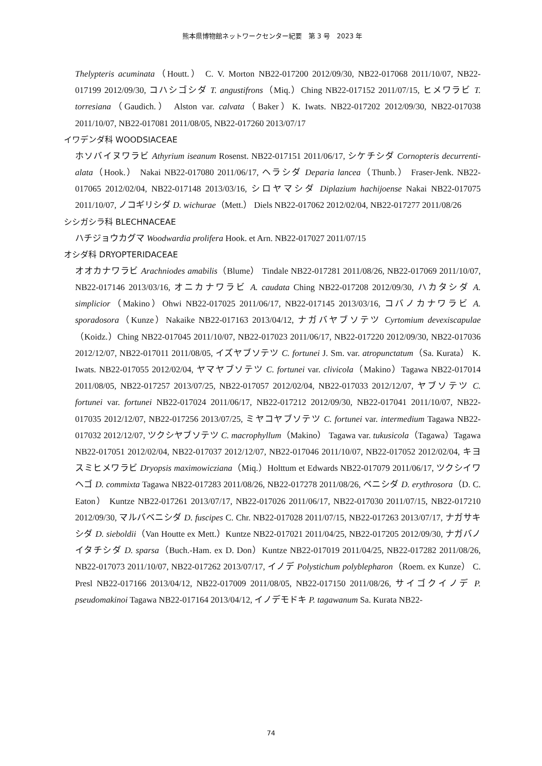熊本県博物館ネットワークセンター紀要　第 3 号　2023 年
Thelypteris acuminata（Houtt.） C. V. Morton NB22-017200 2012/09/30, NB22-017068 2011/10/07, NB22-017199 2012/09/30, コハシゴシダ T. angustifrons（Miq.）Ching NB22-017152 2011/07/15, ヒメワラビ T. torresiana（Gaudich.） Alston var. calvata（Baker）K. Iwats. NB22-017202 2012/09/30, NB22-017038 2011/10/07, NB22-017081 2011/08/05, NB22-017260 2013/07/17
イワデンダ科 WOODSIACEAE
ホソバイヌワラビ Athyrium iseanum Rosenst. NB22-017151 2011/06/17, シケチシダ Cornopteris decurrenti-alata（Hook.） Nakai NB22-017080 2011/06/17, ヘラシダ Deparia lancea（Thunb.） Fraser-Jenk. NB22-017065 2012/02/04, NB22-017148 2013/03/16, シロヤマシダ Diplazium hachijoense Nakai NB22-017075 2011/10/07, ノコギリシダ D. wichurae（Mett.） Diels NB22-017062 2012/02/04, NB22-017277 2011/08/26
シシガシラ科 BLECHNACEAE
ハチジョウカグマ Woodwardia prolifera Hook. et Arn. NB22-017027 2011/07/15
オシダ科 DRYOPTERIDACEAE
オオカナワラビ Arachniodes amabilis（Blume） Tindale NB22-017281 2011/08/26, NB22-017069 2011/10/07, NB22-017146 2013/03/16, オニカナワラビ A. caudata Ching NB22-017208 2012/09/30, ハカタシダ A. simplicior（Makino）Ohwi NB22-017025 2011/06/17, NB22-017145 2013/03/16, コバノカナワラビ A. sporadosora（Kunze）Nakaike NB22-017163 2013/04/12, ナガバヤブソテツ Cyrtomium devexiscapulae（Koidz.）Ching NB22-017045 2011/10/07, NB22-017023 2011/06/17, NB22-017220 2012/09/30, NB22-017036 2012/12/07, NB22-017011 2011/08/05, イズヤブソテツ C. fortunei J. Sm. var. atropunctatum（Sa. Kurata） K. Iwats. NB22-017055 2012/02/04, ヤマヤブソテツ C. fortunei var. clivicola（Makino）Tagawa NB22-017014 2011/08/05, NB22-017257 2013/07/25, NB22-017057 2012/02/04, NB22-017033 2012/12/07, ヤブソテツ C. fortunei var. fortunei NB22-017024 2011/06/17, NB22-017212 2012/09/30, NB22-017041 2011/10/07, NB22-017035 2012/12/07, NB22-017256 2013/07/25, ミヤコヤブソテツ C. fortunei var. intermedium Tagawa NB22-017032 2012/12/07, ツクシヤブソテツ C. macrophyllum（Makino） Tagawa var. tukusicola（Tagawa）Tagawa NB22-017051 2012/02/04, NB22-017037 2012/12/07, NB22-017046 2011/10/07, NB22-017052 2012/02/04, キヨスミヒメワラビ Dryopsis maximowicziana（Miq.）Holttum et Edwards NB22-017079 2011/06/17, ツクシイワヘゴ D. commixta Tagawa NB22-017283 2011/08/26, NB22-017278 2011/08/26, ベニシダ D. erythrosora（D. C. Eaton） Kuntze NB22-017261 2013/07/17, NB22-017026 2011/06/17, NB22-017030 2011/07/15, NB22-017210 2012/09/30, マルバベニシダ D. fuscipes C. Chr. NB22-017028 2011/07/15, NB22-017263 2013/07/17, ナガサキシダ D. sieboldii（Van Houtte ex Mett.）Kuntze NB22-017021 2011/04/25, NB22-017205 2012/09/30, ナガバノイタチシダ D. sparsa（Buch.-Ham. ex D. Don）Kuntze NB22-017019 2011/04/25, NB22-017282 2011/08/26, NB22-017073 2011/10/07, NB22-017262 2013/07/17, イノデ Polystichum polyblepharon（Roem. ex Kunze） C. Presl NB22-017166 2013/04/12, NB22-017009 2011/08/05, NB22-017150 2011/08/26, サイゴクイノデ P. pseudomakinoi Tagawa NB22-017164 2013/04/12, イノデモドキ P. tagawanum Sa. Kurata NB22-
74